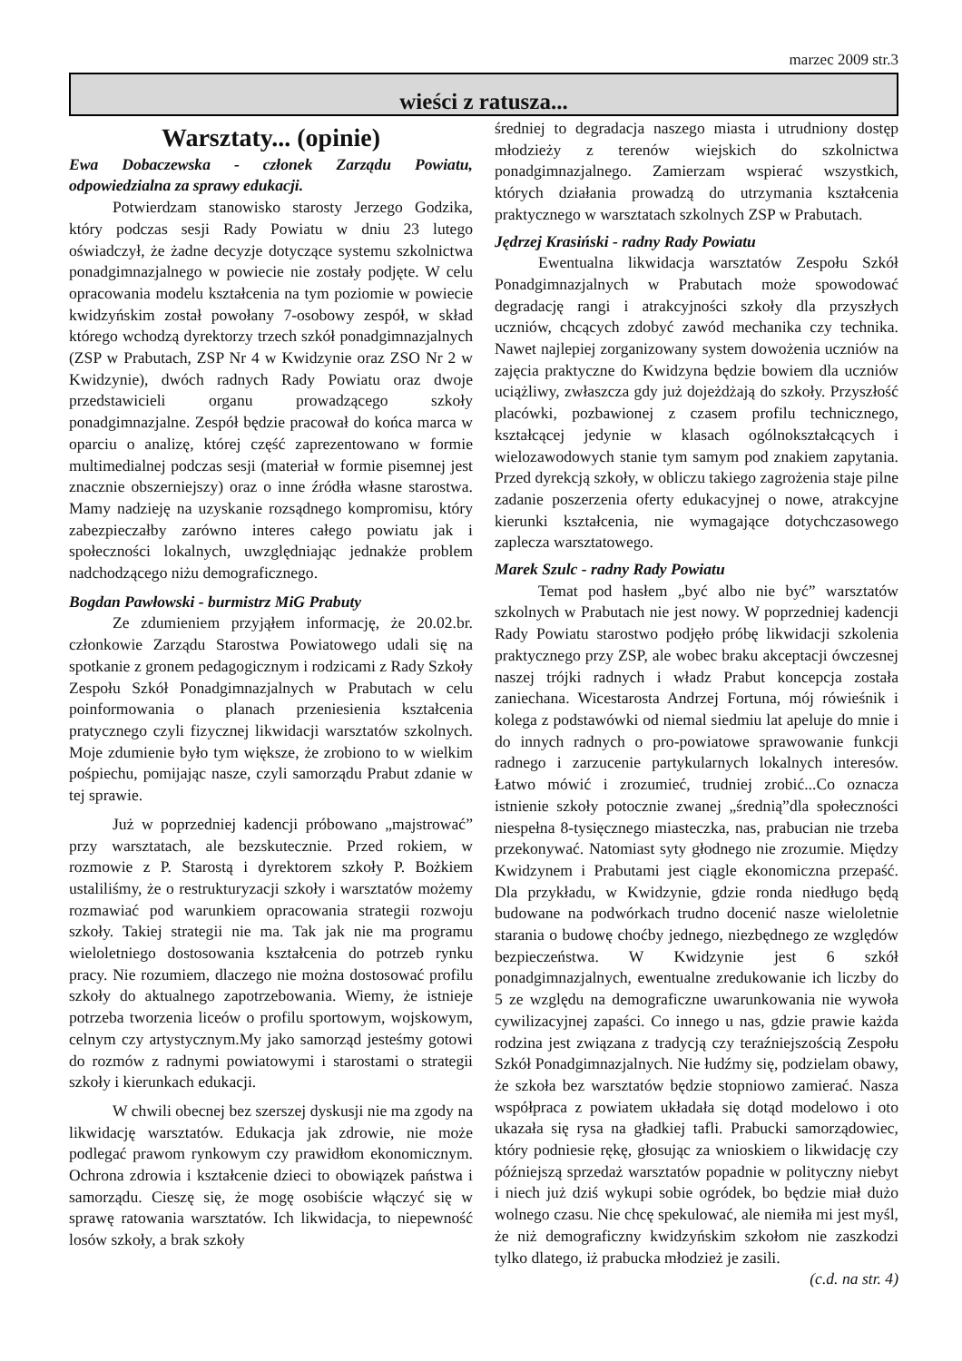marzec 2009 str.3
wieści z ratusza...
Warsztaty... (opinie)
Ewa Dobaczewska - członek Zarządu Powiatu, odpowiedzialna za sprawy edukacji.
Potwierdzam stanowisko starosty Jerzego Godzika, który podczas sesji Rady Powiatu w dniu 23 lutego oświadczył, że żadne decyzje dotyczące systemu szkolnictwa ponadgimnazjalnego w powiecie nie zostały podjęte. W celu opracowania modelu kształcenia na tym poziomie w powiecie kwidzyńskim został powołany 7-osobowy zespół, w skład którego wchodzą dyrektorzy trzech szkół ponadgimnazjalnych (ZSP w Prabutach, ZSP Nr 4 w Kwidzynie oraz ZSO Nr 2 w Kwidzynie), dwóch radnych Rady Powiatu oraz dwoje przedstawicieli organu prowadzącego szkoły ponadgimnazjalne. Zespół będzie pracował do końca marca w oparciu o analizę, której część zaprezentowano w formie multimedialnej podczas sesji (materiał w formie pisemnej jest znacznie obszerniejszy) oraz o inne źródła własne starostwa. Mamy nadzieję na uzyskanie rozsądnego kompromisu, który zabezpieczałby zarówno interes całego powiatu jak i społeczności lokalnych, uwzględniając jednakże problem nadchodzącego niżu demograficznego.
Bogdan Pawłowski - burmistrz MiG Prabuty
Ze zdumieniem przyjąłem informację, że 20.02.br. członkowie Zarządu Starostwa Powiatowego udali się na spotkanie z gronem pedagogicznym i rodzicami z Rady Szkoły Zespołu Szkół Ponadgimnazjalnych w Prabutach w celu poinformowania o planach przeniesienia kształcenia pratycznego czyli fizycznej likwidacji warsztatów szkolnych. Moje zdumienie było tym większe, że zrobiono to w wielkim pośpiechu, pomijając nasze, czyli samorządu Prabut zdanie w tej sprawie.
Już w poprzedniej kadencji próbowano „majstrować” przy warsztatach, ale bezskutecznie. Przed rokiem, w rozmowie z P. Starostą i dyrektorem szkoły P. Bożkiem ustaliliśmy, że o restrukturyzacji szkoły i warsztatów możemy rozmawiać pod warunkiem opracowania strategii rozwoju szkoły. Takiej strategii nie ma. Tak jak nie ma programu wieloletniego dostosowania kształcenia do potrzeb rynku pracy. Nie rozumiem, dlaczego nie można dostosować profilu szkoły do aktualnego zapotrzebowania. Wiemy, że istnieje potrzeba tworzenia liceów o profilu sportowym, wojskowym, celnym czy artystycznym.My jako samorząd jesteśmy gotowi do rozmów z radnymi powiatowymi i starostami o strategii szkoły i kierunkach edukacji.
W chwili obecnej bez szerszej dyskusji nie ma zgody na likwidację warsztatów. Edukacja jak zdrowie, nie może podlegać prawom rynkowym czy prawidłom ekonomicznym. Ochrona zdrowia i kształcenie dzieci to obowiązek państwa i samorządu. Cieszę się, że mogę osobiście włączyć się w sprawę ratowania warsztatów. Ich likwidacja, to niepewność losów szkoły, a brak szkoły
średniej to degradacja naszego miasta i utrudniony dostęp młodzieży z terenów wiejskich do szkolnictwa ponadgimnazjalnego. Zamierzam wspierać wszystkich, których działania prowadzą do utrzymania kształcenia praktycznego w warsztatach szkolnych ZSP w Prabutach.
Jędrzej Krasiński - radny Rady Powiatu
Ewentualna likwidacja warsztatów Zespołu Szkół Ponadgimnazjalnych w Prabutach może spowodować degradację rangi i atrakcyjności szkoły dla przyszłych uczniów, chcących zdobyć zawód mechanika czy technika. Nawet najlepiej zorganizowany system dowożenia uczniów na zajęcia praktyczne do Kwidzyna będzie bowiem dla uczniów uciążliwy, zwłaszcza gdy już dojeżdżają do szkoły. Przyszłość placówki, pozbawionej z czasem profilu technicznego, kształcącej jedynie w klasach ogólnokształcących i wielozawodowych stanie tym samym pod znakiem zapytania. Przed dyrekcją szkoły, w obliczu takiego zagrożenia staje pilne zadanie poszerzenia oferty edukacyjnej o nowe, atrakcyjne kierunki kształcenia, nie wymagające dotychczasowego zaplecza warsztatowego.
Marek Szulc - radny Rady Powiatu
Temat pod hasłem „być albo nie być” warsztatów szkolnych w Prabutach nie jest nowy. W poprzedniej kadencji Rady Powiatu starostwo podjęło próbę likwidacji szkolenia praktycznego przy ZSP, ale wobec braku akceptacji ówczesnej naszej trójki radnych i władz Prabut koncepcja została zaniechana. Wicestarosta Andrzej Fortuna, mój rówieśnik i kolega z podstawówki od niemal siedmiu lat apeluje do mnie i do innych radnych o pro-powiatowe sprawowanie funkcji radnego i zarzucenie partykularnych lokalnych interesów. Łatwo mówić i zrozumieć, trudniej zrobić...Co oznacza istnienie szkoły potocznie zwanej „średnią”dla społeczności niespełna 8-tysięcznego miasteczka, nas, prabucian nie trzeba przekonywać. Natomiast syty głodnego nie zrozumie. Między Kwidzynem i Prabutami jest ciągle ekonomiczna przepaść. Dla przykładu, w Kwidzynie, gdzie ronda niedługo będą budowane na podwórkach trudno docenić nasze wieloletnie starania o budowę choćby jednego, niezbędnego ze względów bezpieczeństwa. W Kwidzynie jest 6 szkół ponadgimnazjalnych, ewentualne zredukowanie ich liczby do 5 ze względu na demograficzne uwarunkowania nie wywoła cywilizacyjnej zapaści. Co innego u nas, gdzie prawie każda rodzina jest związana z tradycją czy teraźniejszością Zespołu Szkół Ponadgimnazjalnych. Nie łudźmy się, podzielam obawy, że szkoła bez warsztatów będzie stopniowo zamierać. Nasza współpraca z powiatem układała się dotąd modelowo i oto ukazała się rysa na gładkiej tafli. Prabucki samorządowiec, który podniesie rękę, głosując za wnioskiem o likwidację czy późniejszą sprzedaż warsztatów popadnie w polityczny niebyt i niech już dziś wykupi sobie ogródek, bo będzie miał dużo wolnego czasu. Nie chcę spekulować, ale niemiła mi jest myśl, że niż demograficzny kwidzyńskim szkołom nie zaszkodzi tylko dlatego, iż prabucka młodzież je zasili. (c.d. na str. 4)